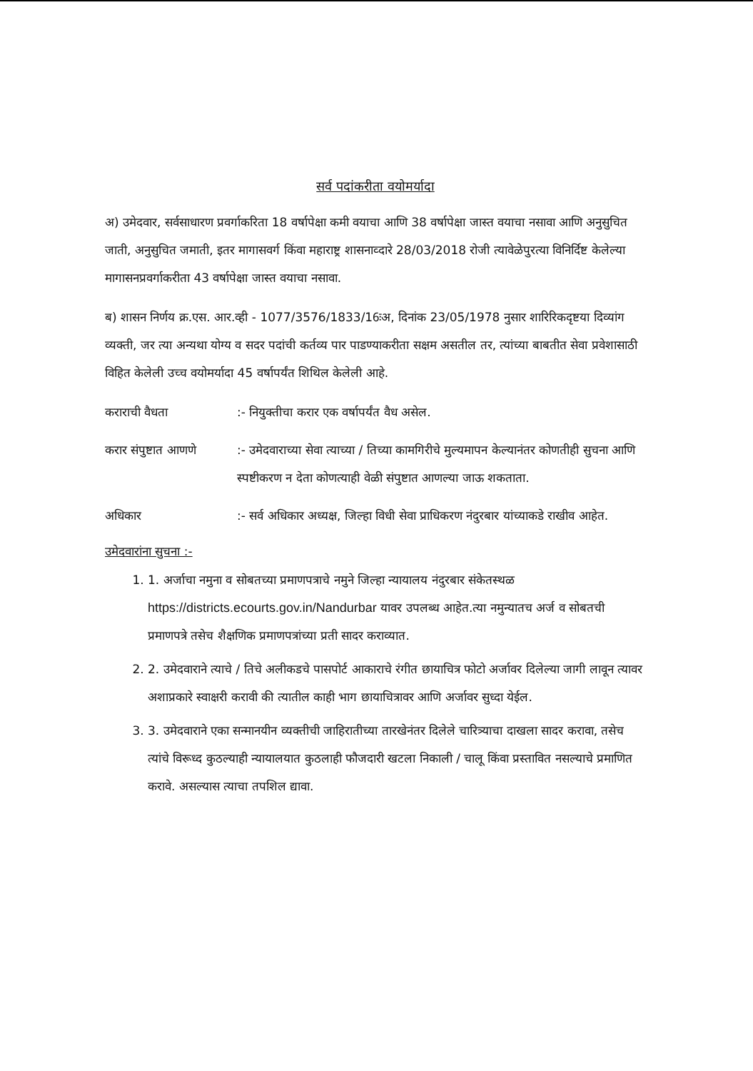सर्व पदांकरीता वयोमर्यादा
अ) उमेदवार, सर्वसाधारण प्रवर्गाकरिता 18 वर्षापेक्षा कमी वयाचा आणि 38 वर्षापेक्षा जास्त वयाचा नसावा आणि अनुसुचित जाती, अनुसुचित जमाती, इतर मागासवर्ग किंवा महाराष्ट्र शासनाव्दारे 28/03/2018 रोजी त्यावेळेपुरत्या विनिर्दिष्ट केलेल्या मागासनप्रवर्गाकरीता 43 वर्षापेक्षा जास्त वयाचा नसावा.
ब) शासन निर्णय क्र.एस. आर.व्ही - 1077/3576/1833/16ःअ, दिनांक 23/05/1978 नुसार शारिरिकदृष्टया दिव्यांग व्यक्ती, जर त्या अन्यथा योग्य व सदर पदांची कर्तव्य पार पाडण्याकरीता सक्षम असतील तर, त्यांच्या बाबतीत सेवा प्रवेशासाठी विहित केलेली उच्च वयोमर्यादा 45 वर्षापर्यंत शिथिल केलेली आहे.
कराराची वैधता :- नियुक्तीचा करार एक वर्षापर्यंत वैध असेल.
करार संपुष्टात आणणे
:- उमेदवाराच्या सेवा त्याच्या / तिच्या कामगिरीचे मुल्यमापन केल्यानंतर कोणतीही सुचना आणि स्पष्टीकरण न देता कोणत्याही वेळी संपुष्टात आणल्या जाऊ शकताता.
अधिकार :- सर्व अधिकार अध्यक्ष, जिल्हा विधी सेवा प्राधिकरण नंदुरबार यांच्याकडे राखीव आहेत.
उमेदवारांना सुचना :-
1. 1. अर्जाचा नमुना व सोबतच्या प्रमाणपत्राचे नमुने जिल्हा न्यायालय नंदुरबार संकेतस्थळ https://districts.ecourts.gov.in/Nandurbar यावर उपलब्ध आहेत.त्या नमुन्यातच अर्ज व सोबतची प्रमाणपत्रे तसेच शैक्षणिक प्रमाणपत्रांच्या प्रती सादर कराव्यात.
2. 2. उमेदवाराने त्याचे / तिचे अलीकडचे पासपोर्ट आकाराचे रंगीत छायाचित्र फोटो अर्जावर दिलेल्या जागी लावून त्यावर अशाप्रकारे स्वाक्षरी करावी की त्यातील काही भाग छायाचित्रावर आणि अर्जावर सुध्दा येईल.
3. 3. उमेदवाराने एका सन्मानयीन व्यक्तीची जाहिरातीच्या तारखेनंतर दिलेले चारित्र्याचा दाखला सादर करावा, तसेच त्यांचे विरूध्द कुठल्याही न्यायालयात कुठलाही फौजदारी खटला निकाली / चालू किंवा प्रस्तावित नसल्याचे प्रमाणित करावे. असल्यास त्याचा तपशिल द्यावा.